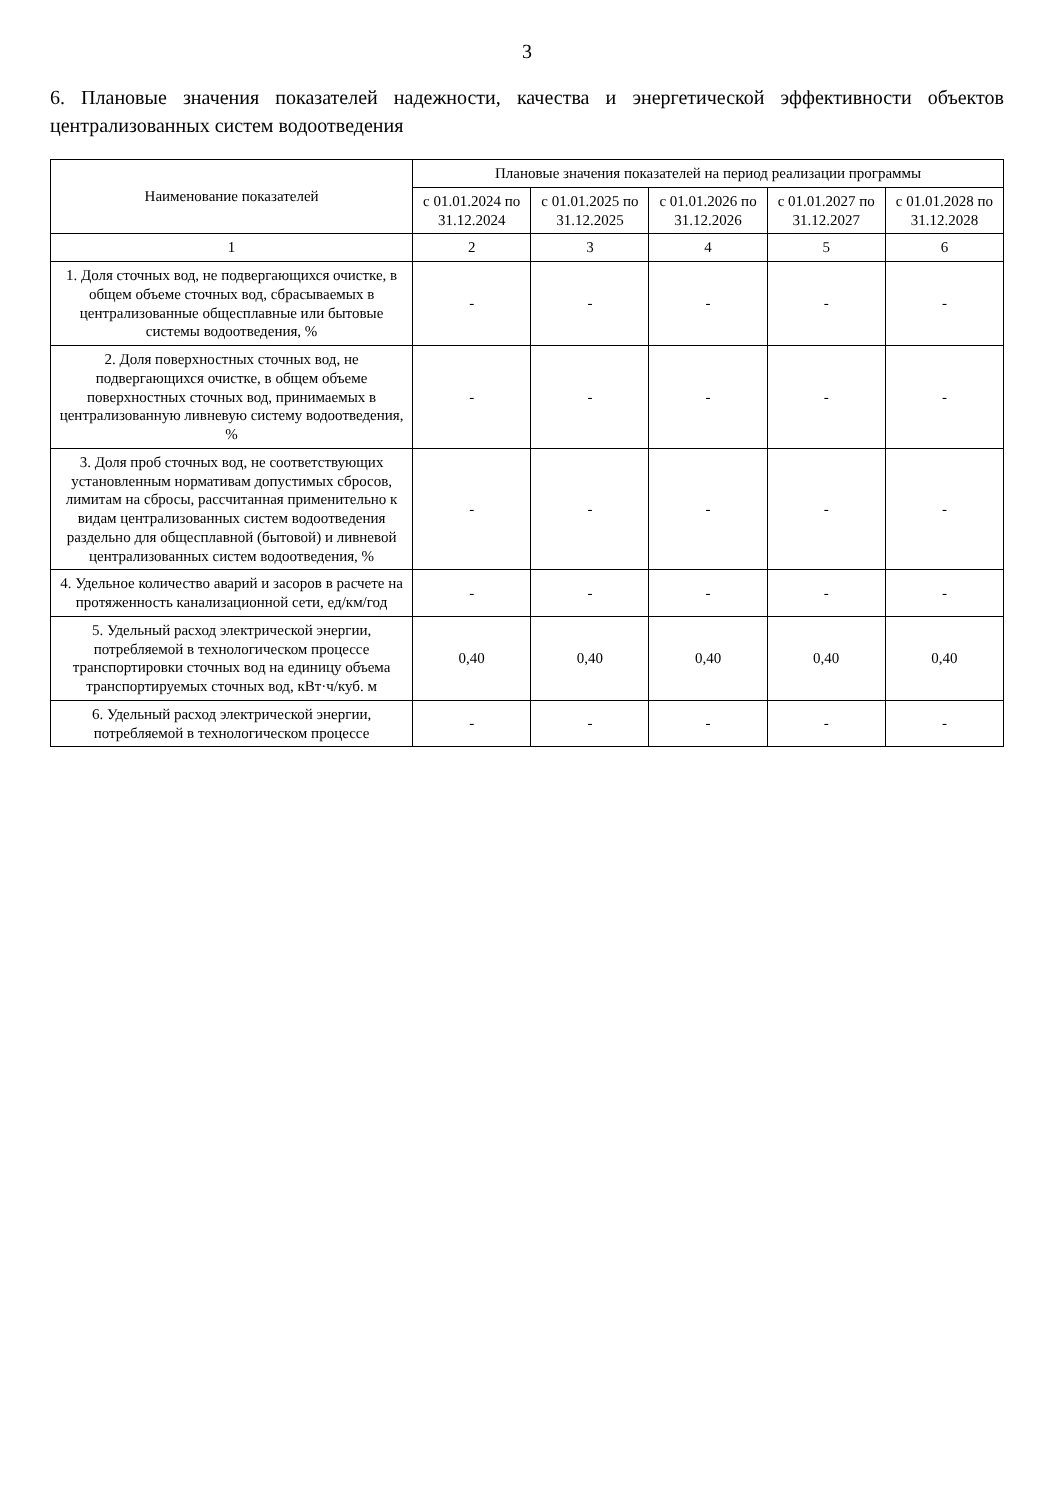3
6. Плановые значения показателей надежности, качества и энергетической эффективности объектов централизованных систем водоотведения
| Наименование показателей | Плановые значения показателей на период реализации программы | | | | |
| --- | --- | --- | --- | --- | --- |
| | с 01.01.2024 по 31.12.2024 | с 01.01.2025 по 31.12.2025 | с 01.01.2026 по 31.12.2026 | с 01.01.2027 по 31.12.2027 | с 01.01.2028 по 31.12.2028 |
| 1 | 2 | 3 | 4 | 5 | 6 |
| 1. Доля сточных вод, не подвергающихся очистке, в общем объеме сточных вод, сбрасываемых в централизованные общесплавные или бытовые системы водоотведения, % | - | - | - | - | - |
| 2. Доля поверхностных сточных вод, не подвергающихся очистке, в общем объеме поверхностных сточных вод, принимаемых в централизованную ливневую систему водоотведения, % | - | - | - | - | - |
| 3. Доля проб сточных вод, не соответствующих установленным нормативам допустимых сбросов, лимитам на сбросы, рассчитанная применительно к видам централизованных систем водоотведения раздельно для общесплавной (бытовой) и ливневой централизованных систем водоотведения, % | - | - | - | - | - |
| 4. Удельное количество аварий и засоров в расчете на протяженность канализационной сети, ед/км/год | - | - | - | - | - |
| 5. Удельный расход электрической энергии, потребляемой в технологическом процессе транспортировки сточных вод на единицу объема транспортируемых сточных вод, кВт·ч/куб. м | 0,40 | 0,40 | 0,40 | 0,40 | 0,40 |
| 6. Удельный расход электрической энергии, потребляемой в технологическом процессе | - | - | - | - | - |